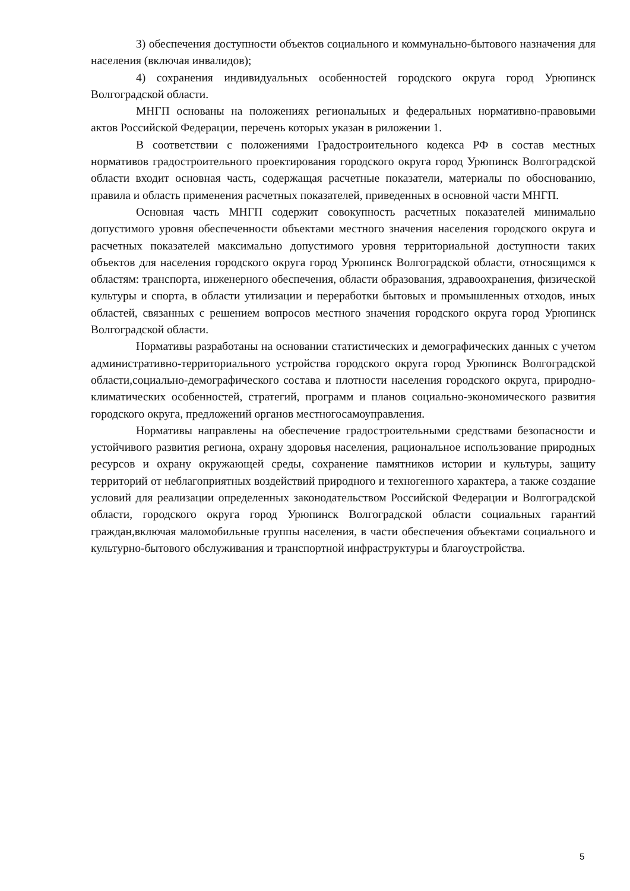3) обеспечения доступности объектов социального и коммунально-бытового назначения для населения (включая инвалидов);
4) сохранения индивидуальных особенностей городского округа город Урюпинск Волгоградской области.
МНГП основаны на положениях региональных и федеральных нормативно-правовыми актов Российской Федерации, перечень которых указан в риложении 1.
В соответствии с положениями Градостроительного кодекса РФ в состав местных нормативов градостроительного проектирования городского округа город Урюпинск Волгоградской области входит основная часть, содержащая расчетные показатели, материалы по обоснованию, правила и область применения расчетных показателей, приведенных в основной части МНГП.
Основная часть МНГП содержит совокупность расчетных показателей минимально допустимого уровня обеспеченности объектами местного значения населения городского округа и расчетных показателей максимально допустимого уровня территориальной доступности таких объектов для населения городского округа город Урюпинск Волгоградской области, относящимся к областям: транспорта, инженерного обеспечения, области образования, здравоохранения, физической культуры и спорта, в области утилизации и переработки бытовых и промышленных отходов, иных областей, связанных с решением вопросов местного значения городского округа город Урюпинск Волгоградской области.
Нормативы разработаны на основании статистических и демографических данных с учетом административно-территориального устройства городского округа город Урюпинск Волгоградской области,социально-демографического состава и плотности населения городского округа, природно-климатических особенностей, стратегий, программ и планов социально-экономического развития городского округа, предложений органов местногосамоуправления.
Нормативы направлены на обеспечение градостроительными средствами безопасности и устойчивого развития региона, охрану здоровья населения, рациональное использование природных ресурсов и охрану окружающей среды, сохранение памятников истории и культуры, защиту территорий от неблагоприятных воздействий природного и техногенного характера, а также создание условий для реализации определенных законодательством Российской Федерации и Волгоградской области, городского округа город Урюпинск Волгоградской области социальных гарантий граждан,включая маломобильные группы населения, в части обеспечения объектами социального и культурно-бытового обслуживания и транспортной инфраструктуры и благоустройства.
5